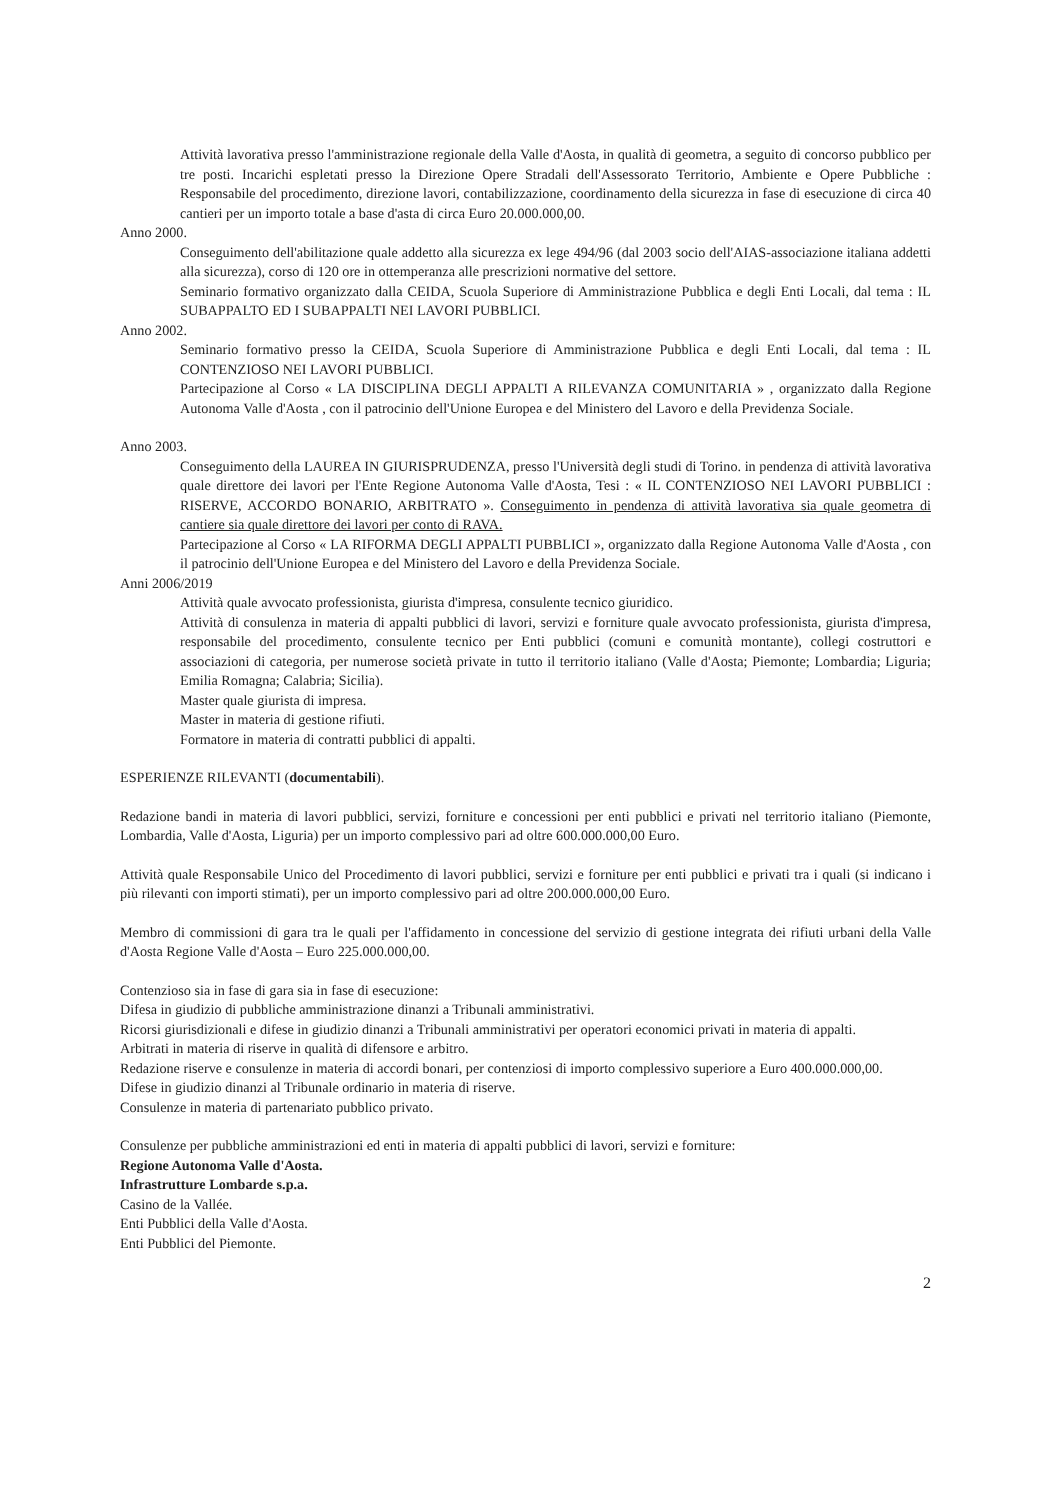Attività lavorativa presso l'amministrazione regionale della Valle d'Aosta, in qualità di geometra, a seguito di concorso pubblico per tre posti. Incarichi espletati presso la Direzione Opere Stradali dell'Assessorato Territorio, Ambiente e Opere Pubbliche : Responsabile del procedimento, direzione lavori, contabilizzazione, coordinamento della sicurezza in fase di esecuzione di circa 40 cantieri per un importo totale a base d'asta di circa Euro 20.000.000,00.
Anno 2000.
Conseguimento dell'abilitazione quale addetto alla sicurezza ex lege 494/96 (dal 2003 socio dell'AIAS-associazione italiana addetti alla sicurezza), corso di 120 ore in ottemperanza alle prescrizioni normative del settore.
Seminario formativo organizzato dalla CEIDA, Scuola Superiore di Amministrazione Pubblica e degli Enti Locali, dal tema : IL SUBAPPALTO ED I SUBAPPALTI NEI LAVORI PUBBLICI.
Anno 2002.
Seminario formativo presso la CEIDA, Scuola Superiore di Amministrazione Pubblica e degli Enti Locali, dal tema : IL CONTENZIOSO NEI LAVORI PUBBLICI.
Partecipazione al Corso « LA DISCIPLINA DEGLI APPALTI A RILEVANZA COMUNITARIA » , organizzato dalla Regione Autonoma Valle d'Aosta , con il patrocinio dell'Unione Europea e del Ministero del Lavoro e della Previdenza Sociale.
Anno 2003.
Conseguimento della LAUREA IN GIURISPRUDENZA, presso l'Università degli studi di Torino. in pendenza di attività lavorativa quale direttore dei lavori per l'Ente Regione Autonoma Valle d'Aosta, Tesi : « IL CONTENZIOSO NEI LAVORI PUBBLICI : RISERVE, ACCORDO BONARIO, ARBITRATO ». Conseguimento in pendenza di attività lavorativa sia quale geometra di cantiere sia quale direttore dei lavori per conto di RAVA.
Partecipazione al Corso « LA RIFORMA DEGLI APPALTI PUBBLICI », organizzato dalla Regione Autonoma Valle d'Aosta , con il patrocinio dell'Unione Europea e del Ministero del Lavoro e della Previdenza Sociale.
Anni 2006/2019
Attività quale avvocato professionista, giurista d'impresa, consulente tecnico giuridico.
Attività di consulenza in materia di appalti pubblici di lavori, servizi e forniture quale avvocato professionista, giurista d'impresa, responsabile del procedimento, consulente tecnico per Enti pubblici (comuni e comunità montante), collegi costruttori e associazioni di categoria, per numerose società private in tutto il territorio italiano (Valle d'Aosta; Piemonte; Lombardia; Liguria; Emilia Romagna; Calabria; Sicilia).
Master quale giurista di impresa.
Master in materia di gestione rifiuti.
Formatore in materia di contratti pubblici di appalti.
ESPERIENZE RILEVANTI (documentabili).
Redazione bandi in materia di lavori pubblici, servizi, forniture e concessioni per enti pubblici e privati nel territorio italiano (Piemonte, Lombardia, Valle d'Aosta, Liguria) per un importo complessivo pari ad oltre 600.000.000,00 Euro.
Attività quale Responsabile Unico del Procedimento di lavori pubblici, servizi e forniture per enti pubblici e privati tra i quali (si indicano i più rilevanti con importi stimati), per un importo complessivo pari ad oltre 200.000.000,00 Euro.
Membro di commissioni di gara tra le quali per l'affidamento in concessione del servizio di gestione integrata dei rifiuti urbani della Valle d'Aosta Regione Valle d'Aosta – Euro 225.000.000,00.
Contenzioso sia in fase di gara sia in fase di esecuzione:
Difesa in giudizio di pubbliche amministrazione dinanzi a Tribunali amministrativi.
Ricorsi giurisdizionali e difese in giudizio dinanzi a Tribunali amministrativi per operatori economici privati in materia di appalti.
Arbitrati in materia di riserve in qualità di difensore e arbitro.
Redazione riserve e consulenze in materia di accordi bonari, per contenziosi di importo complessivo superiore a Euro 400.000.000,00.
Difese in giudizio dinanzi al Tribunale ordinario in materia di riserve.
Consulenze in materia di partenariato pubblico privato.
Consulenze per pubbliche amministrazioni ed enti in materia di appalti pubblici di lavori, servizi e forniture:
Regione Autonoma Valle d'Aosta.
Infrastrutture Lombarde s.p.a.
Casino de la Vallée.
Enti Pubblici della Valle d'Aosta.
Enti Pubblici del Piemonte.
2